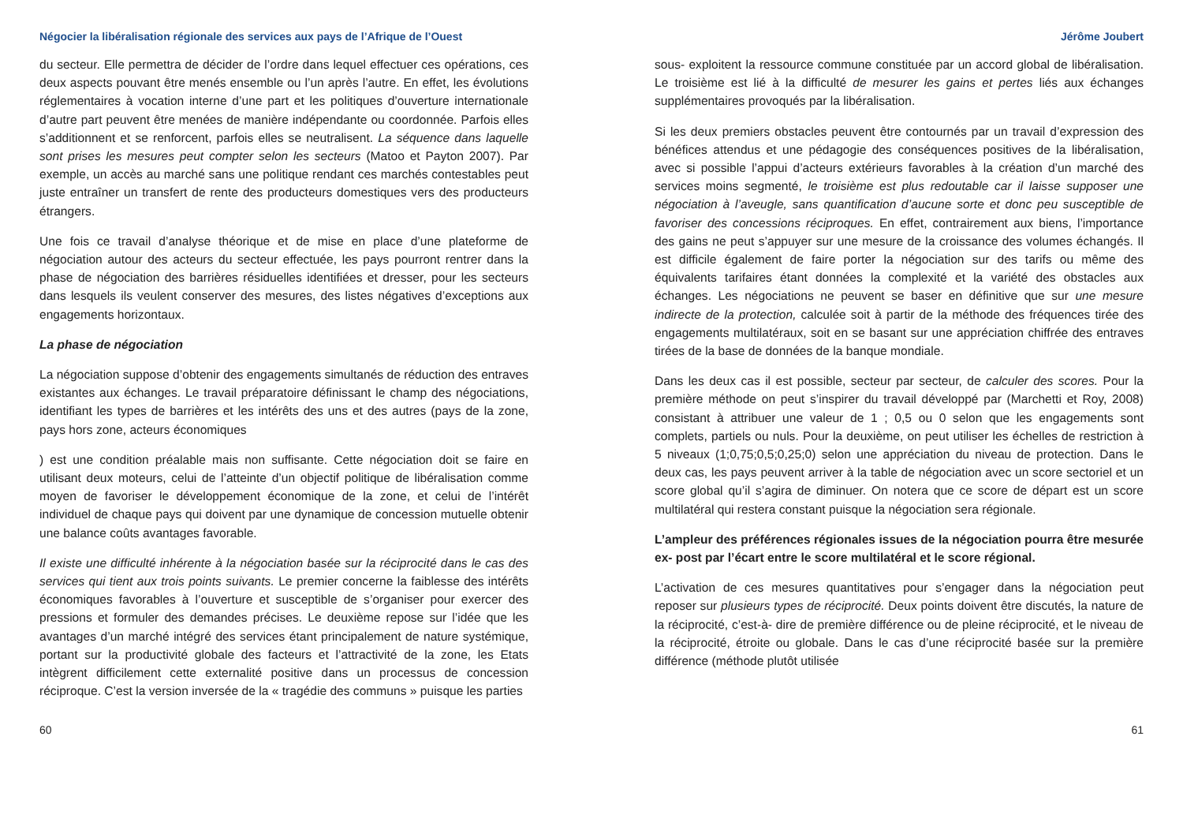Négocier la libéralisation régionale des services aux pays de l’Afrique de l’Ouest Jérôme Joubert
du secteur. Elle permettra de décider de l’ordre dans lequel effectuer ces opérations, ces deux aspects pouvant être menés ensemble ou l’un après l’autre. En effet, les évolutions réglementaires à vocation interne d’une part et les politiques d’ouverture internationale d’autre part peuvent être menées de manière indépendante ou coordonnée. Parfois elles s’additionnent et se renforcent, parfois elles se neutralisent. La séquence dans laquelle sont prises les mesures peut compter selon les secteurs (Matoo et Payton 2007). Par exemple, un accès au marché sans une politique rendant ces marchés contestables peut juste entraîner un transfert de rente des producteurs domestiques vers des producteurs étrangers.
Une fois ce travail d’analyse théorique et de mise en place d’une plateforme de négociation autour des acteurs du secteur effectuée, les pays pourront rentrer dans la phase de négociation des barrières résiduelles identifiées et dresser, pour les secteurs dans lesquels ils veulent conserver des mesures, des listes négatives d’exceptions aux engagements horizontaux.
La phase de négociation
La négociation suppose d’obtenir des engagements simultanés de réduction des entraves existantes aux échanges. Le travail préparatoire définissant le champ des négociations, identifiant les types de barrières et les intérêts des uns et des autres (pays de la zone, pays hors zone, acteurs économiques
) est une condition préalable mais non suffisante. Cette négociation doit se faire en utilisant deux moteurs, celui de l’atteinte d’un objectif politique de libéralisation comme moyen de favoriser le développement économique de la zone, et celui de l’intérêt individuel de chaque pays qui doivent par une dynamique de concession mutuelle obtenir une balance coûts avantages favorable.
Il existe une difficulté inhérente à la négociation basée sur la réciprocité dans le cas des services qui tient aux trois points suivants. Le premier concerne la faiblesse des intérêts économiques favorables à l’ouverture et susceptible de s’organiser pour exercer des pressions et formuler des demandes précises. Le deuxième repose sur l’idée que les avantages d’un marché intégré des services étant principalement de nature systémique, portant sur la productivité globale des facteurs et l’attractivité de la zone, les Etats intègrent difficilement cette externalité positive dans un processus de concession réciproque. C’est la version inversée de la « tragédie des communs » puisque les parties
sous- exploitent la ressource commune constituée par un accord global de libéralisation. Le troisième est lié à la difficulté de mesurer les gains et pertes liés aux échanges supplémentaires provoqués par la libéralisation.
Si les deux premiers obstacles peuvent être contournés par un travail d’expression des bénéfices attendus et une pédagogie des conséquences positives de la libéralisation, avec si possible l’appui d’acteurs extérieurs favorables à la création d’un marché des services moins segmenté, le troisième est plus redoutable car il laisse supposer une négociation à l’aveugle, sans quantification d’aucune sorte et donc peu susceptible de favoriser des concessions réciproques. En effet, contrairement aux biens, l’importance des gains ne peut s’appuyer sur une mesure de la croissance des volumes échangés. Il est difficile également de faire porter la négociation sur des tarifs ou même des équivalents tarifaires étant données la complexité et la variété des obstacles aux échanges. Les négociations ne peuvent se baser en définitive que sur une mesure indirecte de la protection, calculée soit à partir de la méthode des fréquences tirée des engagements multilatéraux, soit en se basant sur une appréciation chiffrée des entraves tirées de la base de données de la banque mondiale.
Dans les deux cas il est possible, secteur par secteur, de calculer des scores. Pour la première méthode on peut s’inspirer du travail développé par (Marchetti et Roy, 2008) consistant à attribuer une valeur de 1 ; 0,5 ou 0 selon que les engagements sont complets, partiels ou nuls. Pour la deuxième, on peut utiliser les échelles de restriction à 5 niveaux (1;0,75;0,5;0,25;0) selon une appréciation du niveau de protection. Dans le deux cas, les pays peuvent arriver à la table de négociation avec un score sectoriel et un score global qu’il s’agira de diminuer. On notera que ce score de départ est un score multilatéral qui restera constant puisque la négociation sera régionale.
L’ampleur des préférences régionales issues de la négociation pourra être mesurée ex- post par l’écart entre le score multilatéral et le score régional.
L’activation de ces mesures quantitatives pour s’engager dans la négociation peut reposer sur plusieurs types de réciprocité. Deux points doivent être discutés, la nature de la réciprocité, c’est-à- dire de première différence ou de pleine réciprocité, et le niveau de la réciprocité, étroite ou globale. Dans le cas d’une réciprocité basée sur la première différence (méthode plutôt utilisée
60 61